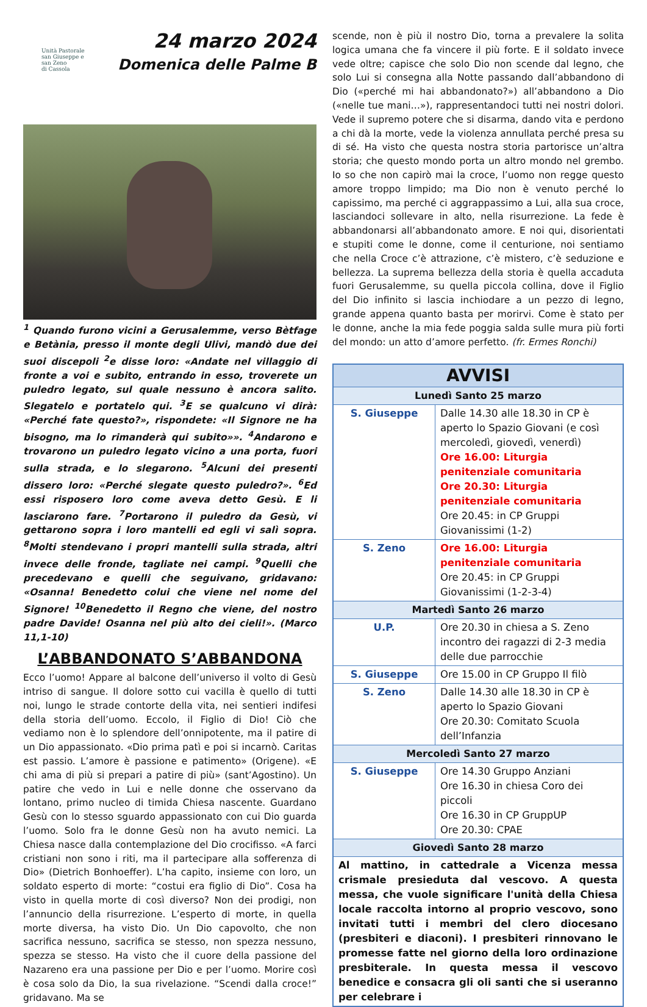Unità Pastorale
san Giuseppe e
san Zeno
di Cassola
24 marzo 2024
Domenica delle Palme B
<sup>1</sup> Quando furono vicini a Gerusalemme, verso Bètfage e Betània, presso il monte degli Ulivi, mandò due dei suoi discepoli <sup>2</sup>e disse loro: «Andate nel villaggio di fronte a voi e subito, entrando in esso, troverete un puledro legato, sul quale nessuno è ancora salito. Slegatelo e portatelo qui. <sup>3</sup>E se qualcuno vi dirà: «Perché fate questo?», rispondete: «Il Signore ne ha bisogno, ma lo rimanderà qui subito»». <sup>4</sup>Andarono e trovarono un puledro legato vicino a una porta, fuori sulla strada, e lo slegarono. <sup>5</sup>Alcuni dei presenti dissero loro: «Perché slegate questo puledro?». <sup>6</sup>Ed essi risposero loro come aveva detto Gesù. E li lasciarono fare. <sup>7</sup>Portarono il puledro da Gesù, vi gettarono sopra i loro mantelli ed egli vi salì sopra. <sup>8</sup>Molti stendevano i propri mantelli sulla strada, altri invece delle fronde, tagliate nei campi. <sup>9</sup>Quelli che precedevano e quelli che seguivano, gridavano: «Osanna! Benedetto colui che viene nel nome del Signore! <sup>10</sup>Benedetto il Regno che viene, del nostro padre Davide! Osanna nel più alto dei cieli!». (Marco 11,1-10)
L’ABBANDONATO S’ABBANDONA
Ecco l’uomo! Appare al balcone dell’universo il volto di Gesù intriso di sangue. Il dolore sotto cui vacilla è quello di tutti noi, lungo le strade contorte della vita, nei sentieri indifesi della storia dell’uomo. Eccolo, il Figlio di Dio! Ciò che vediamo non è lo splendore dell’onnipotente, ma il patire di un Dio appassionato. «Dio prima patì e poi si incarnò. Caritas est passio. L’amore è passione e patimento» (Origene). «E chi ama di più si prepari a patire di più» (sant’Agostino). Un patire che vedo in Lui e nelle donne che osservano da lontano, primo nucleo di timida Chiesa nascente. Guardano Gesù con lo stesso sguardo appassionato con cui Dio guarda l’uomo. Solo fra le donne Gesù non ha avuto nemici. La Chiesa nasce dalla contemplazione del Dio crocifisso. «A farci cristiani non sono i riti, ma il partecipare alla sofferenza di Dio» (Dietrich Bonhoeffer). L’ha capito, insieme con loro, un soldato esperto di morte: “costui era figlio di Dio”. Cosa ha visto in quella morte di così diverso? Non dei prodigi, non l’annuncio della risurrezione. L’esperto di morte, in quella morte diversa, ha visto Dio. Un Dio capovolto, che non sacrifica nessuno, sacrifica se stesso, non spezza nessuno, spezza se stesso. Ha visto che il cuore della passione del Nazareno era una passione per Dio e per l’uomo. Morire così è cosa solo da Dio, la sua rivelazione. “Scendi dalla croce!” gridavano. Ma se
scende, non è più il nostro Dio, torna a prevalere la solita logica umana che fa vincere il più forte. E il soldato invece vede oltre; capisce che solo Dio non scende dal legno, che solo Lui si consegna alla Notte passando dall’abbandono di Dio («perché mi hai abbandonato?») all’abbandono a Dio («nelle tue mani…»), rappresentandoci tutti nei nostri dolori. Vede il supremo potere che si disarma, dando vita e perdono a chi dà la morte, vede la violenza annullata perché presa su di sé. Ha visto che questa nostra storia partorisce un’altra storia; che questo mondo porta un altro mondo nel grembo. Io so che non capirò mai la croce, l’uomo non regge questo amore troppo limpido; ma Dio non è venuto perché lo capissimo, ma perché ci aggrappassimo a Lui, alla sua croce, lasciandoci sollevare in alto, nella risurrezione. La fede è abbandonarsi all’abbandonato amore. E noi qui, disorientati e stupiti come le donne, come il centurione, noi sentiamo che nella Croce c’è attrazione, c’è mistero, c’è seduzione e bellezza. La suprema bellezza della storia è quella accaduta fuori Gerusalemme, su quella piccola collina, dove il Figlio del Dio infinito si lascia inchiodare a un pezzo di legno, grande appena quanto basta per morirvi. Come è stato per le donne, anche la mia fede poggia salda sulle mura più forti del mondo: un atto d’amore perfetto. (fr. Ermes Ronchi)
| AVVISI | |
| --- | --- |
| Lunedì Santo 25 marzo | |
| S. Giuseppe | Dalle 14.30 alle 18.30 in CP è aperto lo Spazio Giovani (e così mercoledì, giovedì, venerdì) Ore 16.00: Liturgia penitenziale comunitaria Ore 20.30: Liturgia penitenziale comunitaria Ore 20.45: in CP Gruppi Giovanissimi (1-2) |
| S. Zeno | Ore 16.00: Liturgia penitenziale comunitaria Ore 20.45: in CP Gruppi Giovanissimi (1-2-3-4) |
| Martedì Santo 26 marzo | |
| U.P. | Ore 20.30 in chiesa a S. Zeno incontro dei ragazzi di 2-3 media delle due parrocchie |
| S. Giuseppe | Ore 15.00 in CP Gruppo Il filò |
| S. Zeno | Dalle 14.30 alle 18.30 in CP è aperto lo Spazio Giovani Ore 20.30: Comitato Scuola dell’Infanzia |
| Mercoledì Santo 27 marzo | |
| S. Giuseppe | Ore 14.30 Gruppo Anziani Ore 16.30 in chiesa Coro dei piccoli Ore 16.30 in CP GruppUP Ore 20.30: CPAE |
| Giovedì Santo 28 marzo | |
| Al mattino, in cattedrale a Vicenza messa crismale presieduta dal vescovo. A questa messa, che vuole significare l'unità della Chiesa locale raccolta intorno al proprio vescovo, sono invitati tutti i membri del clero diocesano (presbiteri e diaconi). I presbiteri rinnovano le promesse fatte nel giorno della loro ordinazione presbiterale. In questa messa il vescovo benedice e consacra gli oli santi che si useranno per celebrare i | |